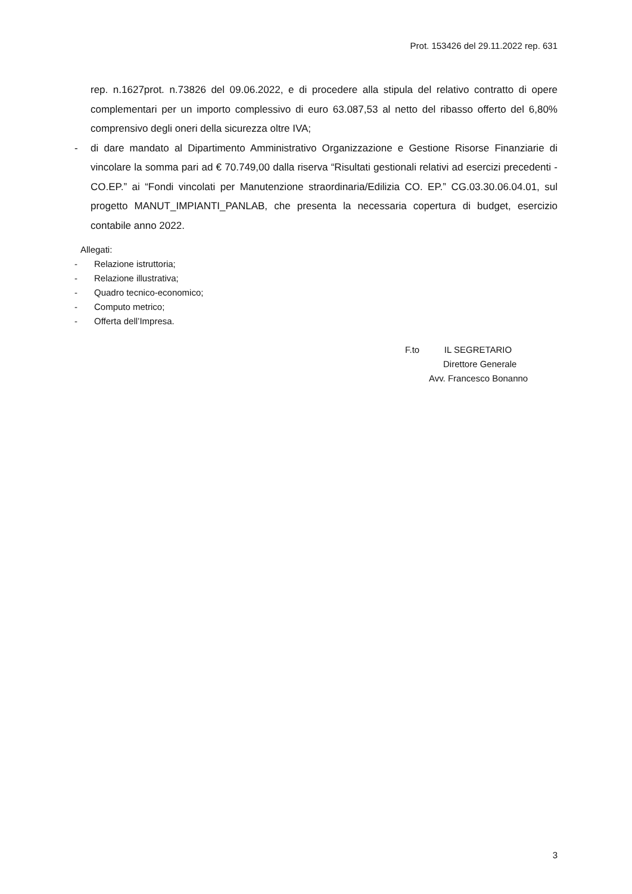Prot. 153426 del 29.11.2022 rep. 631
rep. n.1627prot. n.73826 del 09.06.2022, e di procedere alla stipula del relativo contratto di opere complementari per un importo complessivo di euro 63.087,53 al netto del ribasso offerto del 6,80% comprensivo degli oneri della sicurezza oltre IVA;
- di dare mandato al Dipartimento Amministrativo Organizzazione e Gestione Risorse Finanziarie di vincolare la somma pari ad € 70.749,00 dalla riserva “Risultati gestionali relativi ad esercizi precedenti - CO.EP.” ai “Fondi vincolati per Manutenzione straordinaria/Edilizia CO. EP.” CG.03.30.06.04.01, sul progetto MANUT_IMPIANTI_PANLAB, che presenta la necessaria copertura di budget, esercizio contabile anno 2022.
Allegati:
- Relazione istruttoria;
- Relazione illustrativa;
- Quadro tecnico-economico;
- Computo metrico;
- Offerta dell’Impresa.
F.to IL SEGRETARIO
Direttore Generale
Avv. Francesco Bonanno
3